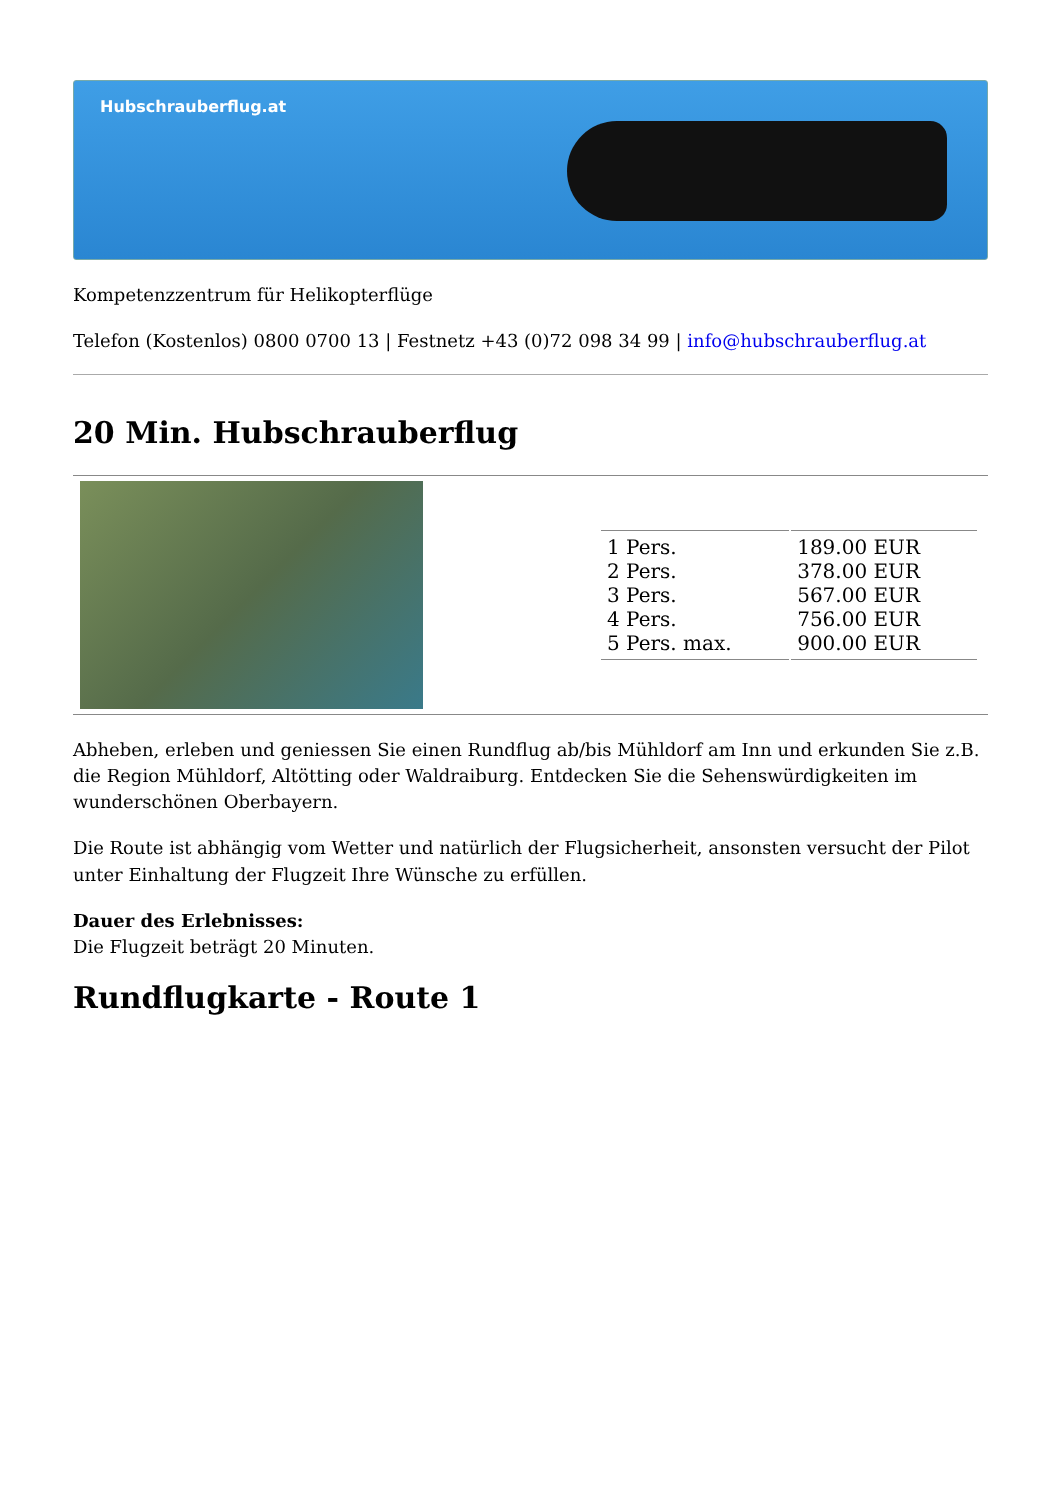Hubschrauberflug.at
Kompetenzzentrum für Helikopterflüge
Telefon (Kostenlos) 0800 0700 13 | Festnetz +43 (0)72 098 34 99 | info@hubschrauberflug.at
20 Min. Hubschrauberflug
| | / 1 Pers. 2 Pers. 3 Pers. 4 Pers. 5 Pers. max. / 189.00 EUR 378.00 EUR 567.00 EUR 756.00 EUR 900.00 EUR / |
Abheben, erleben und geniessen Sie einen Rundflug ab/bis Mühldorf am Inn und erkunden Sie z.B. die Region Mühldorf, Altötting oder Waldraiburg. Entdecken Sie die Sehenswürdigkeiten im wunderschönen Oberbayern.
Die Route ist abhängig vom Wetter und natürlich der Flugsicherheit, ansonsten versucht der Pilot unter Einhaltung der Flugzeit Ihre Wünsche zu erfüllen.
Dauer des Erlebnisses:
Die Flugzeit beträgt 20 Minuten.
Rundflugkarte - Route 1